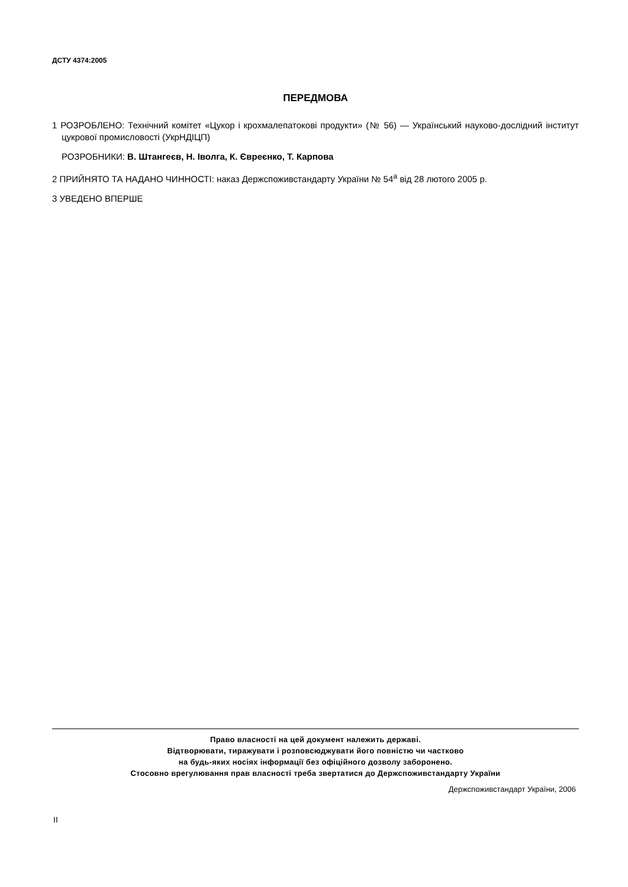ДСТУ 4374:2005
ПЕРЕДМОВА
1 РОЗРОБЛЕНО: Технічний комітет «Цукор і крохмалепатокові продукти» (№ 56) — Український науково-дослідний інститут цукрової промисловості (УкрНДІЦП)
РОЗРОБНИКИ: В. Штангеєв, Н. Іволга, К. Євреєнко, Т. Карпова
2 ПРИЙНЯТО ТА НАДАНО ЧИННОСТІ: наказ Держспоживстандарту України № 54<sup>а</sup> від 28 лютого 2005 р.
3 УВЕДЕНО ВПЕРШЕ
Право власності на цей документ належить державі.
Відтворювати, тиражувати і розповсюджувати його повністю чи частково
на будь-яких носіях інформації без офіційного дозволу заборонено.
Стосовно врегулювання прав власності треба звертатися до Держспоживстандарту України
Держспоживстандарт України, 2006
II